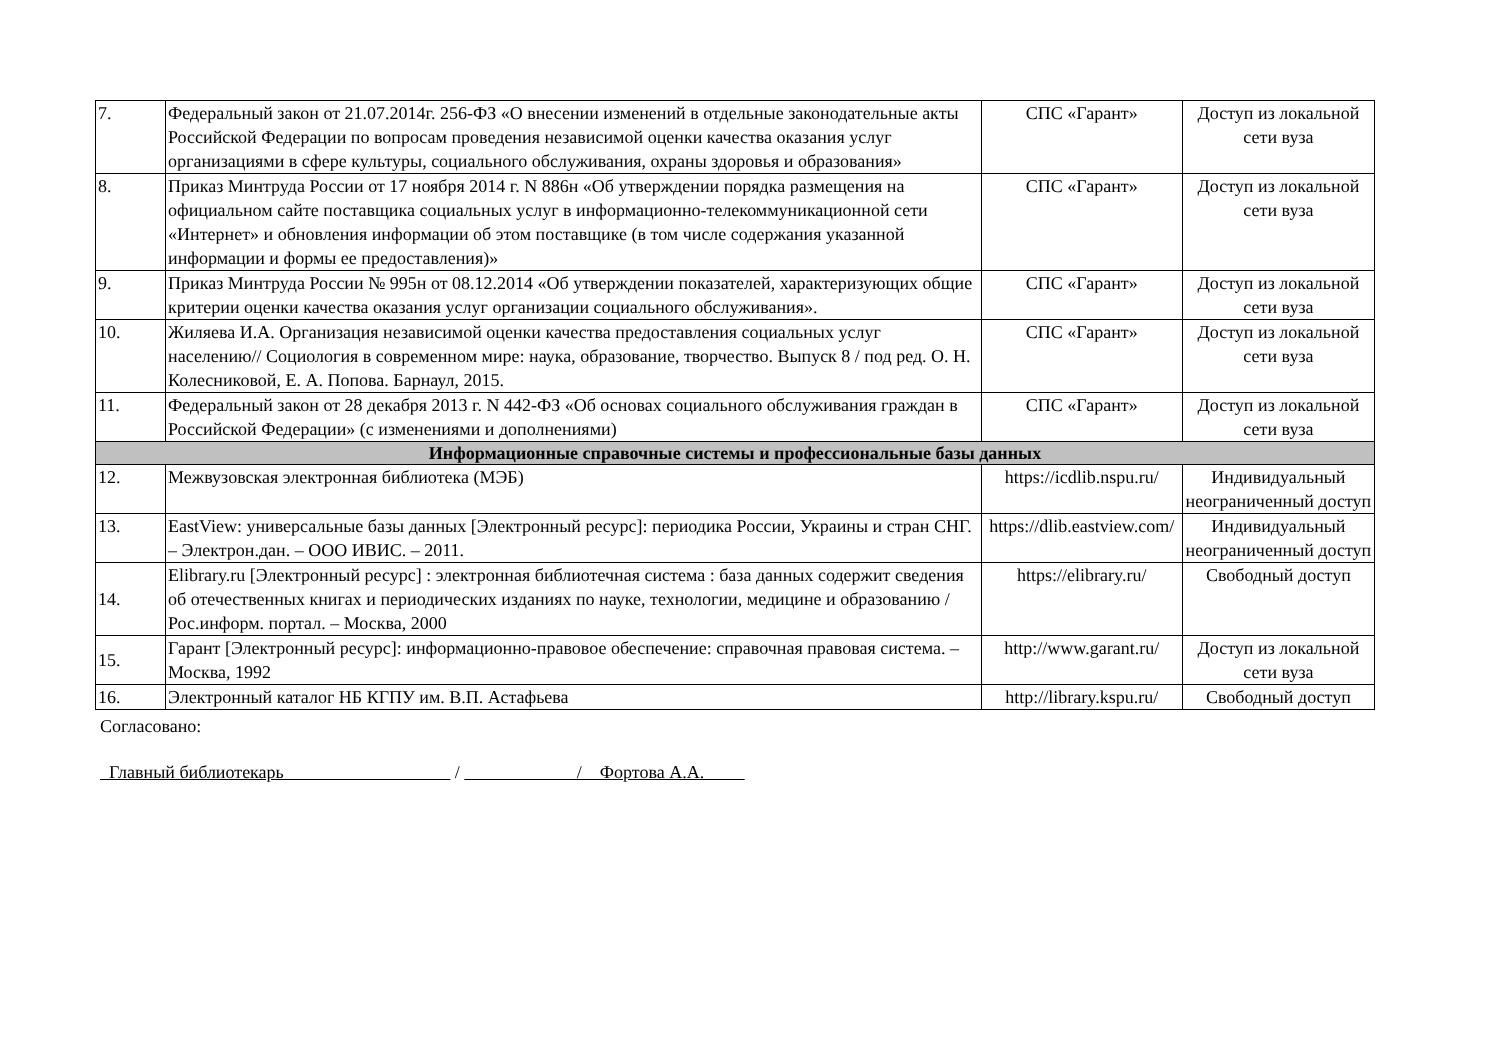| 7. | Федеральный закон от 21.07.2014г. 256-ФЗ «О внесении изменений в отдельные законодательные акты Российской Федерации по вопросам проведения независимой оценки качества оказания услуг организациями в сфере культуры, социального обслуживания, охраны здоровья и образования» | СПС «Гарант» | Доступ из локальной сети вуза |
| 8. | Приказ Минтруда России от 17 ноября 2014 г. N 886н «Об утверждении порядка размещения на официальном сайте поставщика социальных услуг в информационно-телекоммуникационной сети «Интернет» и обновления информации об этом поставщике (в том числе содержания указанной информации и формы ее предоставления)» | СПС «Гарант» | Доступ из локальной сети вуза |
| 9. | Приказ Минтруда России № 995н от 08.12.2014 «Об утверждении показателей, характеризующих общие критерии оценки качества оказания услуг организации социального обслуживания». | СПС «Гарант» | Доступ из локальной сети вуза |
| 10. | Жиляева И.А. Организация независимой оценки качества предоставления социальных услуг населению// Социология в современном мире: наука, образование, творчество. Выпуск 8 / под ред. О. Н. Колесниковой, Е. А. Попова. Барнаул, 2015. | СПС «Гарант» | Доступ из локальной сети вуза |
| 11. | Федеральный закон от 28 декабря 2013 г. N 442-ФЗ «Об основах социального обслуживания граждан в Российской Федерации» (с изменениями и дополнениями) | СПС «Гарант» | Доступ из локальной сети вуза |
| Информационные справочные системы и профессиональные базы данных | | | |
| 12. | Межвузовская электронная библиотека (МЭБ) | https://icdlib.nspu.ru/ | Индивидуальный неограниченный доступ |
| 13. | EastView: универсальные базы данных [Электронный ресурс]: периодика России, Украины и стран СНГ. – Электрон.дан. – ООО ИВИС. – 2011. | https://dlib.eastview.com/ | Индивидуальный неограниченный доступ |
| 14. | Elibrary.ru [Электронный ресурс] : электронная библиотечная система : база данных содержит сведения об отечественных книгах и периодических изданиях по науке, технологии, медицине и образованию / Рос.информ. портал. – Москва, 2000 | https://elibrary.ru/ | Свободный доступ |
| 15. | Гарант [Электронный ресурс]: информационно-правовое обеспечение: справочная правовая система. – Москва, 1992 | http://www.garant.ru/ | Доступ из локальной сети вуза |
| 16. | Электронный каталог НБ КГПУ им. В.П. Астафьева | http://library.kspu.ru/ | Свободный доступ |
Согласовано:
Главный библиотекарь / / Фортова А.А.